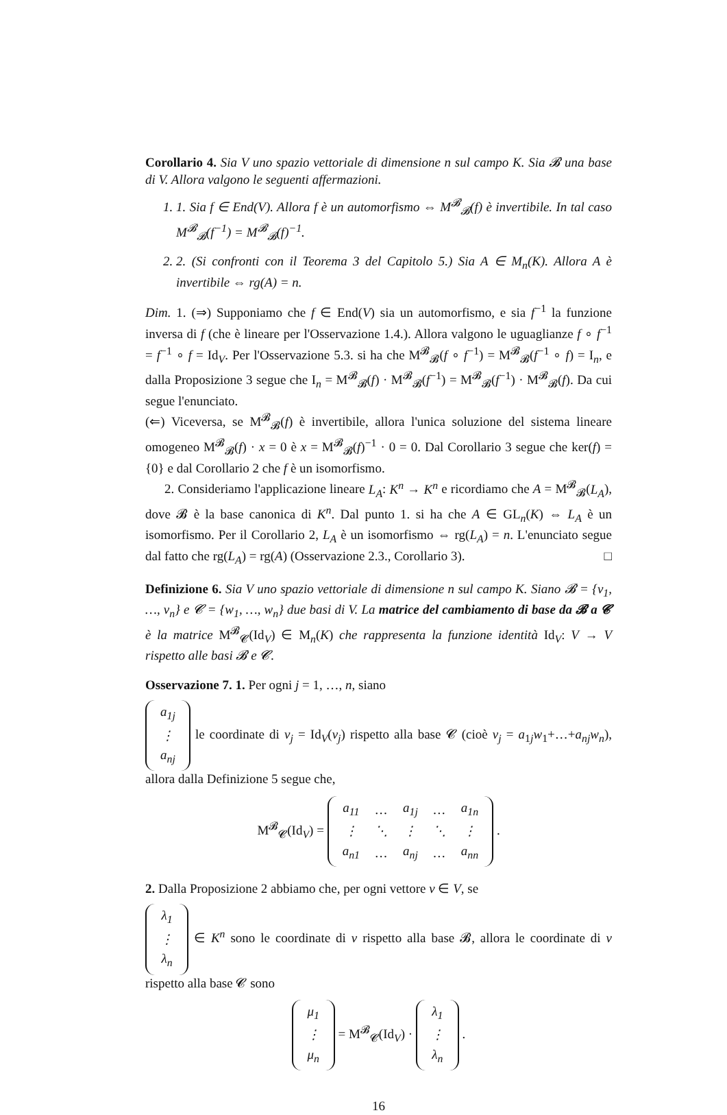Corollario 4. Sia V uno spazio vettoriale di dimensione n sul campo K. Sia 𝓑 una base di V. Allora valgono le seguenti affermazioni.
1. 1. Sia f ∈ End(V). Allora f è un automorfismo ⇔ M<sup>𝓑</sup><sub>𝓑</sub>(f) è invertibile. In tal caso M<sup>𝓑</sup><sub>𝓑</sub>(f<sup>−1</sup>) = M<sup>𝓑</sup><sub>𝓑</sub>(f)<sup>−1</sup>.
2. 2. (Si confronti con il Teorema 3 del Capitolo 5.) Sia A ∈ M<sub>n</sub>(K). Allora A è invertibile ⇔ rg(A) = n.
Dim. 1. (⇒) Supponiamo che f ∈ End(V) sia un automorfismo, e sia f<sup>−1</sup> la funzione inversa di f (che è lineare per l'Osservazione 1.4.). Allora valgono le uguaglianze f ∘ f<sup>−1</sup> = f<sup>−1</sup> ∘ f = Id<sub>V</sub>. Per l'Osservazione 5.3. si ha che M<sup>𝓑</sup><sub>𝓑</sub>(f ∘ f<sup>−1</sup>) = M<sup>𝓑</sup><sub>𝓑</sub>(f<sup>−1</sup> ∘ f) = I<sub>n</sub>, e dalla Proposizione 3 segue che I<sub>n</sub> = M<sup>𝓑</sup><sub>𝓑</sub>(f) · M<sup>𝓑</sup><sub>𝓑</sub>(f<sup>−1</sup>) = M<sup>𝓑</sup><sub>𝓑</sub>(f<sup>−1</sup>) · M<sup>𝓑</sup><sub>𝓑</sub>(f). Da cui segue l'enunciato.
(⇐) Viceversa, se M<sup>𝓑</sup><sub>𝓑</sub>(f) è invertibile, allora l'unica soluzione del sistema lineare omogeneo M<sup>𝓑</sup><sub>𝓑</sub>(f) · x = 0 è x = M<sup>𝓑</sup><sub>𝓑</sub>(f)<sup>−1</sup> · 0 = 0. Dal Corollario 3 segue che ker(f) = {0} e dal Corollario 2 che f è un isomorfismo.
2. Consideriamo l'applicazione lineare L<sub>A</sub>: K<sup>n</sup> → K<sup>n</sup> e ricordiamo che A = M<sup>𝓑</sup><sub>𝓑</sub>(L<sub>A</sub>), dove 𝓑 è la base canonica di K<sup>n</sup>. Dal punto 1. si ha che A ∈ GL<sub>n</sub>(K) ⇔ L<sub>A</sub> è un isomorfismo. Per il Corollario 2, L<sub>A</sub> è un isomorfismo ⇔ rg(L<sub>A</sub>) = n. L'enunciato segue dal fatto che rg(L<sub>A</sub>) = rg(A) (Osservazione 2.3., Corollario 3). □
Definizione 6. Sia V uno spazio vettoriale di dimensione n sul campo K. Siano 𝓑 = {v<sub>1</sub>, …, v<sub>n</sub>} e 𝓒 = {w<sub>1</sub>, …, w<sub>n</sub>} due basi di V. La matrice del cambiamento di base da 𝓑 a 𝓒 è la matrice M<sup>𝓑</sup><sub>𝓒</sub>(Id<sub>V</sub>) ∈ M<sub>n</sub>(K) che rappresenta la funzione identità Id<sub>V</sub>: V → V rispetto alle basi 𝓑 e 𝓒.
Osservazione 7. 1. Per ogni j = 1, …, n, siano
| a<sub>1j</sub> |
| ⋮ |
| a<sub>nj</sub> |
le coordinate di v<sub>j</sub> = Id<sub>V</sub>(v<sub>j</sub>) rispetto alla base 𝓒 (cioè v<sub>j</sub> = a<sub>1j</sub>w<sub>1</sub>+…+a<sub>nj</sub>w<sub>n</sub>), allora dalla Definizione 5 segue che,
M<sup>𝓑</sup><sub>𝓒</sub>(Id<sub>V</sub>) =
| a<sub>11</sub> | … | a<sub>1j</sub> | … | a<sub>1n</sub> |
| ⋮ | ⋱ | ⋮ | ⋱ | ⋮ |
| a<sub>n1</sub> | … | a<sub>nj</sub> | … | a<sub>nn</sub> |
.
2. Dalla Proposizione 2 abbiamo che, per ogni vettore v ∈ V, se
| λ<sub>1</sub> |
| ⋮ |
| λ<sub>n</sub> |
∈ K<sup>n</sup> sono le coordinate di v rispetto alla base 𝓑, allora le coordinate di v rispetto alla base 𝓒 sono
| μ<sub>1</sub> |
| ⋮ |
| μ<sub>n</sub> |
= M<sup>𝓑</sup><sub>𝓒</sub>(Id<sub>V</sub>) ·
| λ<sub>1</sub> |
| ⋮ |
| λ<sub>n</sub> |
.
16